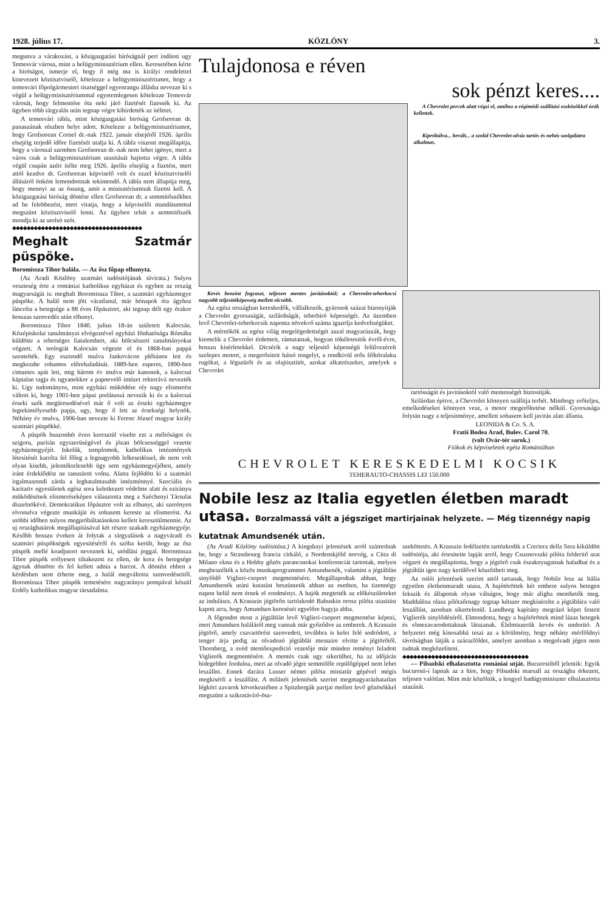1928. július 17. KÖZLÖNY 3.
megunva a várakozást, a közigazgatási bíróságnál pert indított ugy Temesvár városa, mint a belügyminisztérium ellen. Keresetében kérte a biróságot, ismerje el, hogy ő még ma is királyi rendelettel kinevezett köztisztviselő, kötelezze a belügyminisztériumot, hogy a temesvári főpolgármesteri tisztséggel egyenrangu állásba nevezze ki s végül a belügyminisztériummal egyetemlegesen kötelezze Temesvár városát, hogy felmentése óta neki járó fizetését fizessék ki. Az ügyben több tárgyalás után tegnap végre kihirdették az itéletet.
A temesvári tábla, mint közigazgatási biróság Grofsorean dr. panaszának részben helyt adott. Kötelezte a belügyminisztériumot, hogy Grofsorean Cornel dr.-nak 1922. január elsejétől 1926. április elsejéig terjedő időre fizetését utalja ki. A tábla viszont megállapitja, hogy a várossal szemben Grofsorean dr.-nak nem lehet igénye, mert a város csak a belügyminisztérium utasitását hajtotta végre. A tábla végül csupán azért itélte meg 1926. április elsejéig a fizetést, mert attól kezdve dr. Grofsorean képviselő volt és ezzel köztisztviselői állásáról önként lemondottnak tekintendő. A tábla nem állapitja meg, hogy mennyi az az összeg, amit a minisztériumnak fizetni kell. A közigazgatási biróság döntése ellen Grofsorean dr. a semmitőszékhez ad be felebbezést, mert vitatja, hogy a képviselői mandátummal megszünt köztisztviselő lenni. Az ügyben tehát a semmitőszék mondja ki az utolsó szót.
◆◆◆◆◆◆◆◆◆◆◆◆◆◆◆◆◆◆◆◆◆◆◆◆◆◆◆◆◆◆◆◆◆◆◆◆
Meghalt Szatmár püspöke.
Boromissza Tibor halála. — Az ősz főpap elhunyta.
(Az Aradi Közlöny szatmári tudósitójának távirata.) Sulyos veszteség érte a romániai katholikus egyházat és egyben az ország magyarságát is: meghalt Boromissza Tibor, a szatmári egyházmegye püspöke. A halál nem jött váratlanul, már hónapok óta ágyhoz láncolta a betegsége a 88 éves főpásztort, aki tegnap déli egy órakor hosszas szenvedés után elhunyt.
Boromissza Tibor 1840. julius 18-án született Kalocsán. Középiskolai tanulmányai elvégeztével egyházi fönhatósága Rómába küldötte a tehetséges fiatalembert, aki bölcsészeti tanulmányokat végzett. A teologiát Kalocsán végezte el és 1868-ban pappá szentelték. Egy esztendő mulva Jankovácon plébános lett és megkezdte rohamos előrehaladását. 1889-ben esperes, 1890-ben cimzetes apát lett, mig három év mulva már kanonok, a kalocsai káptalan tagja és ugyanekkor a papnevelő intézet rektorává nevezték ki. Ugy tudományos, mint egyházi müködése oly nagy elismerést váltott ki, hogy 1901-ben pápai prelátussá nevezik ki és a kalocsai érseki szék megüresedésével már ő volt az érseki egyházmegye legtekintélyesebb papja, ugy, hogy ő lett az érsekségi helynök. Néhány év mulva, 1906-ban nevezte ki Ferenc József magyar király szatmári püspökké.
A püspök huszonhét éven keresztül viselte ezt a méltóságot és szigoru, puritán egyszerüségével és józan bölcsességgel vezette egyházmegyéjét. Iskolák, templomok, katholikus intézmények létesitését karolta fel főleg a legnagyobb lelkesedéssel, de nem volt olyan kisebb, jelentéktelenebb ügy sem egyházmegyéjében, amely iránt érdeklődést ne tanusitott volna. Alatta fejlődött ki a szatmári irgalmasrendi zárda a leghatalmasabb intézménnyé. Szociális és karitativ egyesületek egész sora keletkezett védelme alatt és ezirányu müködésének elismeréseképen választotta meg a Széchenyi Társulat diszelnökévé. Demokratikus főpásztor volt az elhunyt, aki szerényen elvonulva végezte munkáját és sohasem kereste az elismerést. Az utóbbi időben sulyos megpróbáltatásokon kellett keresztülmennie. Az uj országhatárok megállapitásával két részre szakadt egyházmegyéje. Később hosszu éveken át folytak a tárgyalások a nagyváradi és szatmári püspökségek egyesitéséről és szóba került, hogy az ősz püspök mellé koadjutort neveznek ki, utódlási joggal. Boromissza Tibor püspök erélyesen tiltakozott ez ellen, de kora és betegsége ágynak döntötte és fel kellett adnia a harcot. A döntést ebben a kérdésben nem érhette meg, a halál megváltotta szenvedéseitől. Boromissza Tibor püspök temetésére nagyarányu pompával készül Erdély katholikus magyar társadalma.
Tulajdonosa e réven
sok pénzt keres....
A Chevrolet percek alatt végzi el, amihez a régimódi szállitási eszközökkel órák kellettek.
Kipróbálva... bevált... a szolid Chevrolet-alváz tartós és nehéz szolgálatra alkalmas.
Kevés benzint fogyaszt, teljesen mentes javitásoktól; a Chevrolet-teherkocsi nagyobb teljesitőképesség mellett olcsóbb.
Az egész országban kereskedők, vállalkozók, gyárosok százai bizonyitják a Chevrolet gyorsaságát, szilárdságát, teherbiró képességét. Az üzemben levő Chevrolet-teherkocsik naponta növekvő száma igazolja kedveltségüket.
A mérnökök az egész világ megelégedettségét azzal magyarázzák, hogy kiemelik a Chevrolet érdemeit, rámutatnak, hogyan tökéletesitik évről-évre, hosszu kisérletekkel. Dicsérik a nagy teljesitő képességü felülvezérelt szelepes motort, a megerősitett hátsó tengelyt, a rendkivül erős félkörala­ku rugókat, a légszürőt és az olajtisztitót, azokat alkatrészeket, amelyek a Chevrolet
tartósságát és javitásoktól való mentességét biztositják.
Szilárdan épitve, a Chevrolet könnyen szállitja terhét. Minthogy erőteljes, emelkedéseket könnyen vesz, a motor megerőltetése nélkül. Gyorsasága folytán nagy a teljesitménye, amellett sohasem kell javitás alatt állania.
LEONIDA & Co. S. A.
Fratii Bodea Arad, Bulev. Carol 70.
(volt Ovár-tér sarok.)
Fiókok és képviseletek egész Romániában
CHEVROLET KERESKEDELMI KOCSIK
TEHERAUTO-CHASSIS LEI 150.000
Nobile lesz az Italia egyetlen életben maradt utasa. Borzalmassá vált a jégsziget martirjainak helyzete. — Még tizennégy napig kutatnak Amundsenék után.
(Az Aradi Közlöny tudósitása.) A kingsbayi jelentések arról számolnak be, hogy a Strassbourg francia cirkáló, a Nordenskjöld norvég, a Citta di Milano olasz és a Hobby gőzös parancsnokai konferenciát tartottak, melyen megbeszélték a közös munkaprogrammot Amundsenék, valamint a jégtáblán sinylődő Viglieri-csoport megmentésére. Megállapodtak abban, hogy Amundsenék utáni kutatást beszüntetik abban az esetben, ha tizennégy napon belül nem érnek el eredményt. A hajók megtették az előkészületeket az indulásra. A Krasszin jégtörőn tartózkodó Babuskin orosz pilóta utasitást kapott arra, hogy Amundsen keresését egyelőre hagyja abba.
A főgondot most a jégtáblán levő Viglieri-csoport megmentése képezi, mert Amundsen haláláról meg vannak már győződve az emberek. A Krasszin jégtörő, amely csavartörést szenvedett, továbbra is kelet felé sodródott, a tenger árja pedig az olvadozó jégtáblát messzire elvitte a jégtörőtől. Thornberg, a svéd mentőexpedició vezetője már minden reményt feladott Viglierék megmentésére. A mentés csak ugy sikerülhet, ha az időjárás hidegebbre fordulna, mert az olvadó jégre semmiféle repülőgéppel nem lehet leszállni. Ennek dacára Lusser német pilóta miniatür gépével mégis megkisérli a leszállást. A milánói jelentések szerint megmagyarázhatatlan légköri zavarok következtében a Spitzbergák partjai mellett levő gőzösökkel megszünt a szikratávíró-ösz-
szeköttetés. A Krasszin fedélzetén tartózkodik a Corriera della Sera kiküldött tudósitója, aki értesitette lapját arról, hogy Csuznovszki pilóta felderitő utat végzett és megállapitotta, hogy a jégtörő csak északnyugatnak haladhat és a jégtáblát igen nagy kerülővel közelitheti meg.
Az oslói jelentések szerint attól tartanak, hogy Nobile lesz az Itália egyetlen életbenmaradt utasa. A hajótöröttek két embere sulyos betegen fekszik és állapotuk olyan válságos, hogy már aligha menthetők meg. Maddaléna olasz pilótaőrnagy tegnap kétszer megkisérelte a jégtáblára való leszállást, azonban sikertelenül. Lundborg kapitány megrázó képet festett Viglierék sinylődéséről. Elmondotta, hogy a hajótöröttek mind lázas betegek és elmezavarodottaknak látszanak. Élelmiszerük kevés és undoritó. A helyzetet még kinosabbá teszi az a körülmény, hogy néhány mérföldnyi távolságban látják a szárazföldet, amelyet azonban a megolvadt jégen nem tudnak megközeliteni.
◆◆◆◆◆◆◆◆◆◆◆◆◆◆◆◆◆◆◆◆◆◆◆◆◆◆◆◆◆◆◆◆◆◆◆
— Pilsudski elhalasztotta romániai utját. Bucurestiből jelentik: Egyik bucuresti-i lapnak az a hire, hogy Pilsudski marsall az országba érkezett, teljesen valótlan. Mint már közöltük, a lengyel hadügyminiszter elhalasztotta utazását.